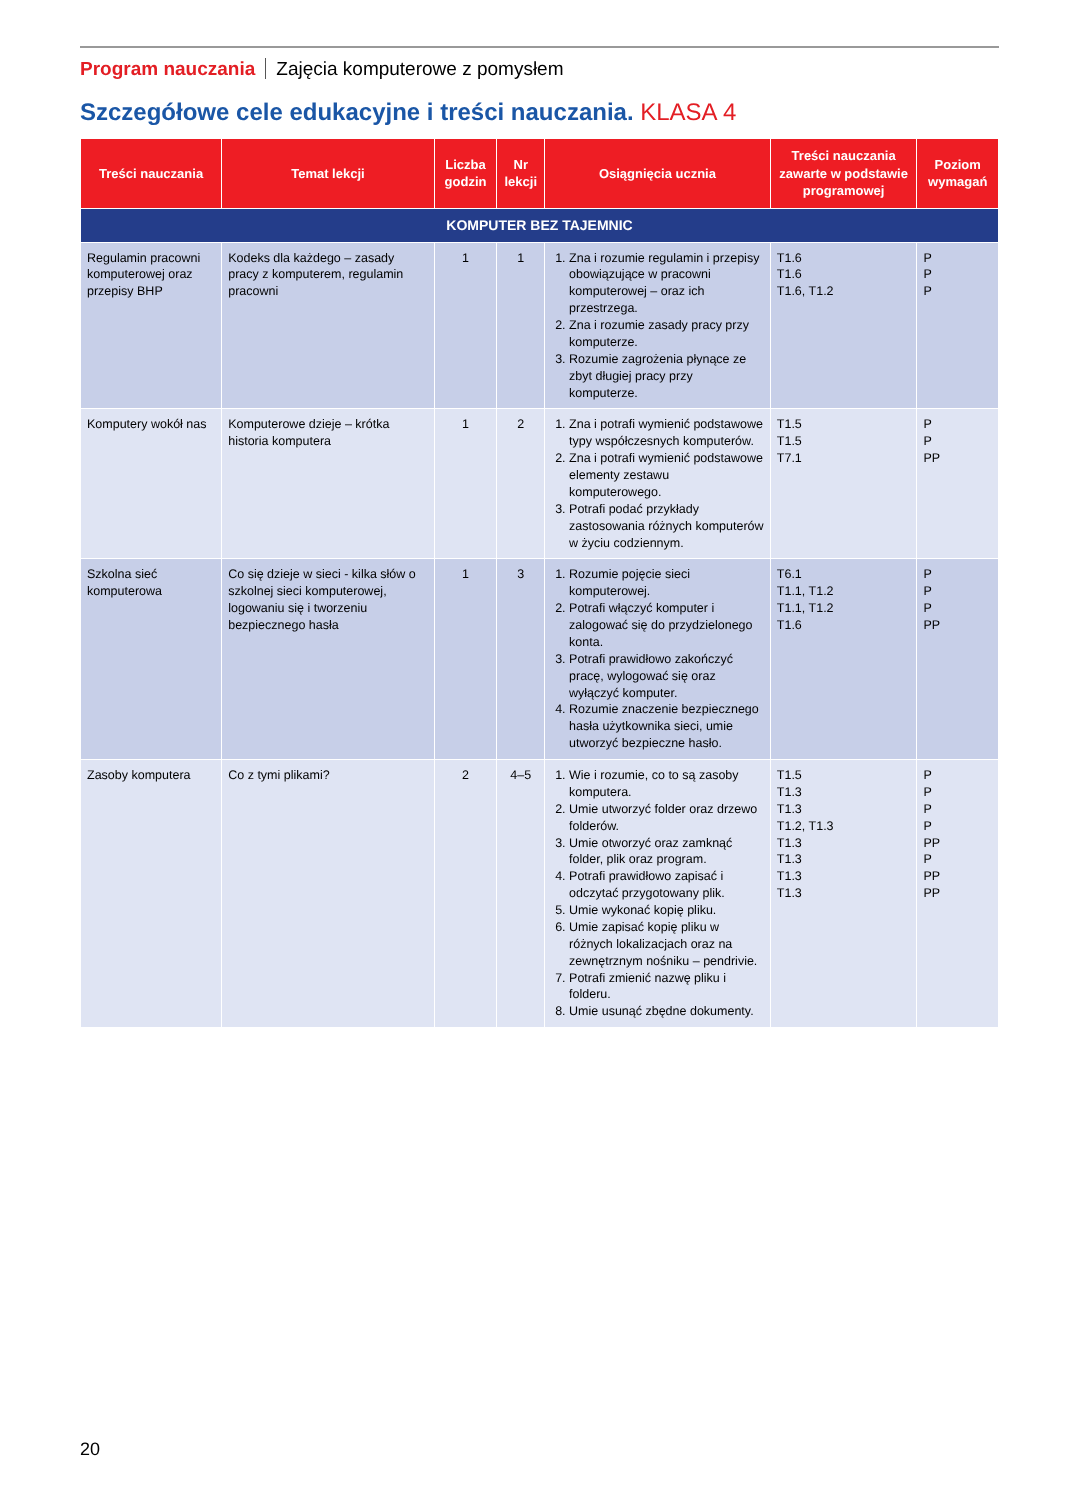Program nauczania Zajęcia komputerowe z pomysłem
Szczegółowe cele edukacyjne i treści nauczania. KLASA 4
| Treści nauczania | Temat lekcji | Liczba godzin | Nr lekcji | Osiągnięcia ucznia | Treści nauczania zawarte w podstawie programowej | Poziom wymagań |
| --- | --- | --- | --- | --- | --- | --- |
| KOMPUTER BEZ TAJEMNIC | | | | | | |
| Regulamin pracowni komputerowej oraz przepisy BHP | Kodeks dla każdego – zasady pracy z komputerem, regulamin pracowni | 1 | 1 | 1. Zna i rozumie regulamin i przepisy obowiązujące w pracowni komputerowej – oraz ich przestrzega. 2. Zna i rozumie zasady pracy przy komputerze. 3. Rozumie zagrożenia płynące ze zbyt długiej pracy przy komputerze. | T1.6 T1.6 T1.6, T1.2 | P P P |
| Komputery wokół nas | Komputerowe dzieje – krótka historia komputera | 1 | 2 | 1. Zna i potrafi wymienić podstawowe typy współczesnych komputerów. 2. Zna i potrafi wymienić podstawowe elementy zestawu komputerowego. 3. Potrafi podać przykłady zastosowania różnych komputerów w życiu codziennym. | T1.5 T1.5 T7.1 | P P PP |
| Szkolna sieć komputerowa | Co się dzieje w sieci - kilka słów o szkolnej sieci komputerowej, logowaniu się i tworzeniu bezpiecznego hasła | 1 | 3 | 1. Rozumie pojęcie sieci komputerowej. 2. Potrafi włączyć komputer i zalogować się do przydzielonego konta. 3. Potrafi prawidłowo zakończyć pracę, wylogować się oraz wyłączyć komputer. 4. Rozumie znaczenie bezpiecznego hasła użytkownika sieci, umie utworzyć bezpieczne hasło. | T6.1 T1.1, T1.2 T1.1, T1.2 T1.6 | P P P PP |
| Zasoby komputera | Co z tymi plikami? | 2 | 4–5 | 1. Wie i rozumie, co to są zasoby komputera. 2. Umie utworzyć folder oraz drzewo folderów. 3. Umie otworzyć oraz zamknąć folder, plik oraz program. 4. Potrafi prawidłowo zapisać i odczytać przygotowany plik. 5. Umie wykonać kopię pliku. 6. Umie zapisać kopię pliku w różnych lokalizacjach oraz na zewnętrznym nośniku – pendrivie. 7. Potrafi zmienić nazwę pliku i folderu. 8. Umie usunąć zbędne dokumenty. | T1.5 T1.3 T1.3 T1.2, T1.3 T1.3 T1.3 T1.3 T1.3 | P P P P PP P PP PP |
20